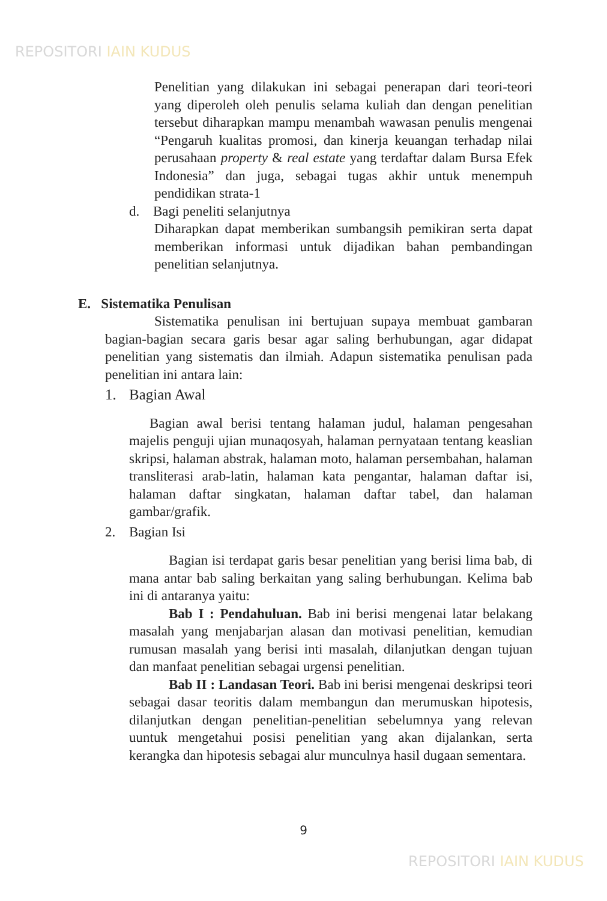REPOSITORI IAIN KUDUS
Penelitian yang dilakukan ini sebagai penerapan dari teori-teori yang diperoleh oleh penulis selama kuliah dan dengan penelitian tersebut diharapkan mampu menambah wawasan penulis mengenai “Pengaruh kualitas promosi, dan kinerja keuangan terhadap nilai perusahaan property & real estate yang terdaftar dalam Bursa Efek Indonesia” dan juga, sebagai tugas akhir untuk menempuh pendidikan strata-1
d. Bagi peneliti selanjutnya
Diharapkan dapat memberikan sumbangsih pemikiran serta dapat memberikan informasi untuk dijadikan bahan pembandingan penelitian selanjutnya.
E. Sistematika Penulisan
Sistematika penulisan ini bertujuan supaya membuat gambaran bagian-bagian secara garis besar agar saling berhubungan, agar didapat penelitian yang sistematis dan ilmiah. Adapun sistematika penulisan pada penelitian ini antara lain:
1. Bagian Awal
Bagian awal berisi tentang halaman judul, halaman pengesahan majelis penguji ujian munaqosyah, halaman pernyataan tentang keaslian skripsi, halaman abstrak, halaman moto, halaman persembahan, halaman transliterasi arab-latin, halaman kata pengantar, halaman daftar isi, halaman daftar singkatan, halaman daftar tabel, dan halaman gambar/grafik.
2. Bagian Isi
Bagian isi terdapat garis besar penelitian yang berisi lima bab, di mana antar bab saling berkaitan yang saling berhubungan. Kelima bab ini di antaranya yaitu:
Bab I : Pendahuluan. Bab ini berisi mengenai latar belakang masalah yang menjabarjan alasan dan motivasi penelitian, kemudian rumusan masalah yang berisi inti masalah, dilanjutkan dengan tujuan dan manfaat penelitian sebagai urgensi penelitian.
Bab II : Landasan Teori. Bab ini berisi mengenai deskripsi teori sebagai dasar teoritis dalam membangun dan merumuskan hipotesis, dilanjutkan dengan penelitian-penelitian sebelumnya yang relevan uuntuk mengetahui posisi penelitian yang akan dijalankan, serta kerangka dan hipotesis sebagai alur munculnya hasil dugaan sementara.
9
REPOSITORI IAIN KUDUS